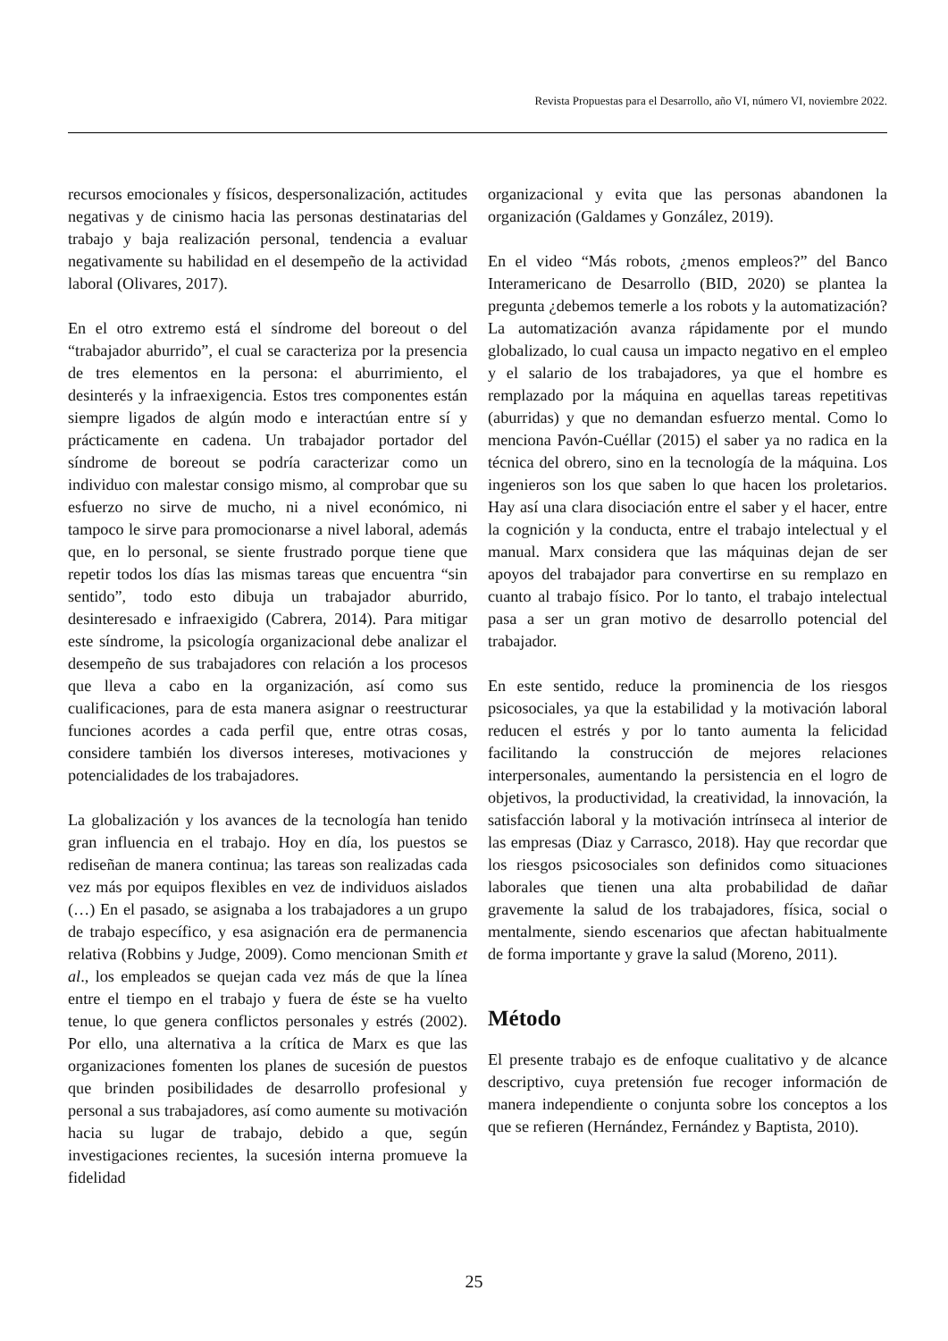Revista Propuestas para el Desarrollo, año VI, número VI, noviembre 2022.
recursos emocionales y físicos, despersonalización, actitudes negativas y de cinismo hacia las personas destinatarias del trabajo y baja realización personal, tendencia a evaluar negativamente su habilidad en el desempeño de la actividad laboral (Olivares, 2017).
En el otro extremo está el síndrome del boreout o del “trabajador aburrido”, el cual se caracteriza por la presencia de tres elementos en la persona: el aburrimiento, el desinterés y la infraexigencia. Estos tres componentes están siempre ligados de algún modo e interactúan entre sí y prácticamente en cadena. Un trabajador portador del síndrome de boreout se podría caracterizar como un individuo con malestar consigo mismo, al comprobar que su esfuerzo no sirve de mucho, ni a nivel económico, ni tampoco le sirve para promocionarse a nivel laboral, además que, en lo personal, se siente frustrado porque tiene que repetir todos los días las mismas tareas que encuentra “sin sentido”, todo esto dibuja un trabajador aburrido, desinteresado e infraexigido (Cabrera, 2014). Para mitigar este síndrome, la psicología organizacional debe analizar el desempeño de sus trabajadores con relación a los procesos que lleva a cabo en la organización, así como sus cualificaciones, para de esta manera asignar o reestructurar funciones acordes a cada perfil que, entre otras cosas, considere también los diversos intereses, motivaciones y potencialidades de los trabajadores.
La globalización y los avances de la tecnología han tenido gran influencia en el trabajo. Hoy en día, los puestos se rediseñan de manera continua; las tareas son realizadas cada vez más por equipos flexibles en vez de individuos aislados (…) En el pasado, se asignaba a los trabajadores a un grupo de trabajo específico, y esa asignación era de permanencia relativa (Robbins y Judge, 2009). Como mencionan Smith et al., los empleados se quejan cada vez más de que la línea entre el tiempo en el trabajo y fuera de éste se ha vuelto tenue, lo que genera conflictos personales y estrés (2002). Por ello, una alternativa a la crítica de Marx es que las organizaciones fomenten los planes de sucesión de puestos que brinden posibilidades de desarrollo profesional y personal a sus trabajadores, así como aumente su motivación hacia su lugar de trabajo, debido a que, según investigaciones recientes, la sucesión interna promueve la fidelidad
organizacional y evita que las personas abandonen la organización (Galdames y González, 2019).
En el video “Más robots, ¿menos empleos?” del Banco Interamericano de Desarrollo (BID, 2020) se plantea la pregunta ¿debemos temerle a los robots y la automatización? La automatización avanza rápidamente por el mundo globalizado, lo cual causa un impacto negativo en el empleo y el salario de los trabajadores, ya que el hombre es remplazado por la máquina en aquellas tareas repetitivas (aburridas) y que no demandan esfuerzo mental. Como lo menciona Pavón-Cuéllar (2015) el saber ya no radica en la técnica del obrero, sino en la tecnología de la máquina. Los ingenieros son los que saben lo que hacen los proletarios. Hay así una clara disociación entre el saber y el hacer, entre la cognición y la conducta, entre el trabajo intelectual y el manual. Marx considera que las máquinas dejan de ser apoyos del trabajador para convertirse en su remplazo en cuanto al trabajo físico. Por lo tanto, el trabajo intelectual pasa a ser un gran motivo de desarrollo potencial del trabajador.
En este sentido, reduce la prominencia de los riesgos psicosociales, ya que la estabilidad y la motivación laboral reducen el estrés y por lo tanto aumenta la felicidad facilitando la construcción de mejores relaciones interpersonales, aumentando la persistencia en el logro de objetivos, la productividad, la creatividad, la innovación, la satisfacción laboral y la motivación intrínseca al interior de las empresas (Diaz y Carrasco, 2018). Hay que recordar que los riesgos psicosociales son definidos como situaciones laborales que tienen una alta probabilidad de dañar gravemente la salud de los trabajadores, física, social o mentalmente, siendo escenarios que afectan habitualmente de forma importante y grave la salud (Moreno, 2011).
Método
El presente trabajo es de enfoque cualitativo y de alcance descriptivo, cuya pretensión fue recoger información de manera independiente o conjunta sobre los conceptos a los que se refieren (Hernández, Fernández y Baptista, 2010).
25